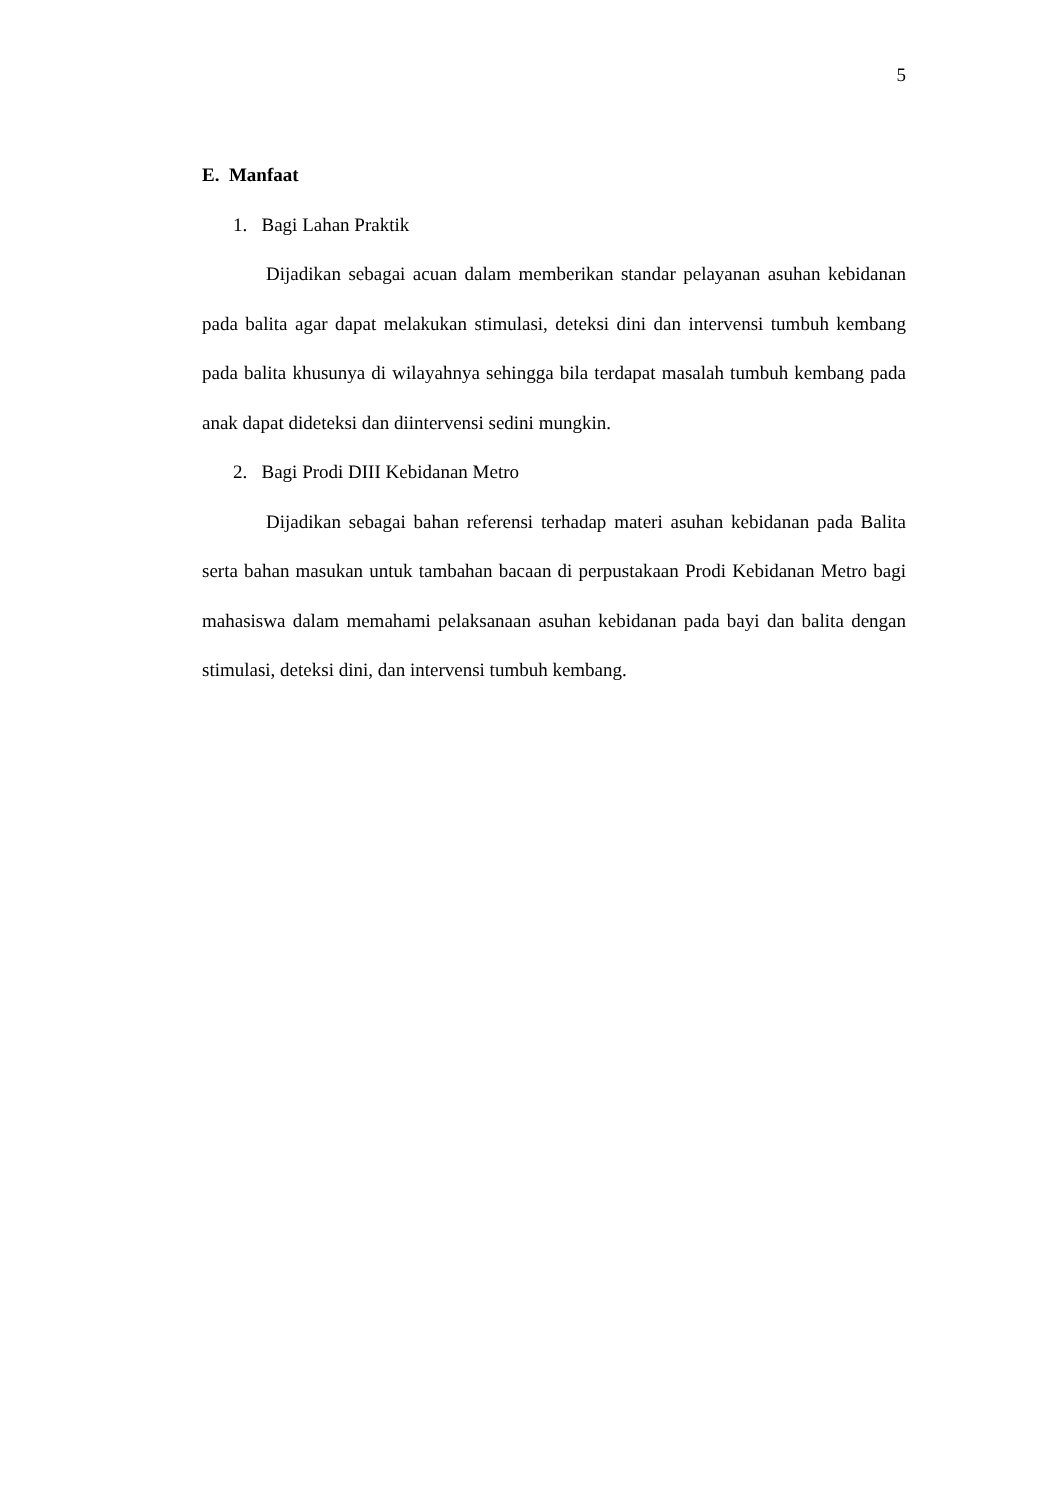5
E. Manfaat
1. Bagi Lahan Praktik
Dijadikan sebagai acuan dalam memberikan standar pelayanan asuhan kebidanan pada balita agar dapat melakukan stimulasi, deteksi dini dan intervensi tumbuh kembang pada balita khusunya di wilayahnya sehingga bila terdapat masalah tumbuh kembang pada anak dapat dideteksi dan diintervensi sedini mungkin.
2. Bagi Prodi DIII Kebidanan Metro
Dijadikan sebagai bahan referensi terhadap materi asuhan kebidanan pada Balita serta bahan masukan untuk tambahan bacaan di perpustakaan Prodi Kebidanan Metro bagi mahasiswa dalam memahami pelaksanaan asuhan kebidanan pada bayi dan balita dengan stimulasi, deteksi dini, dan intervensi tumbuh kembang.